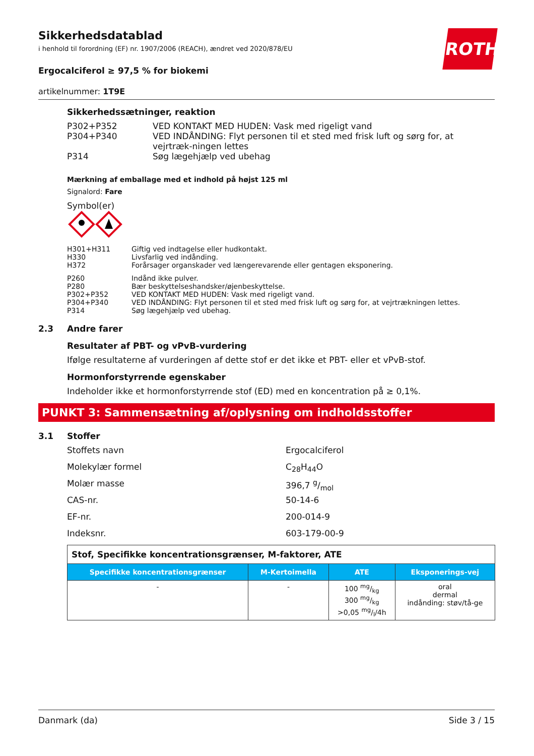ROTH
Sikkerhedsdatablad
i henhold til forordning (EF) nr. 1907/2006 (REACH), ændret ved 2020/878/EU
Ergocalciferol ≥ 97,5 % for biokemi
artikelnummer: 1T9E
Sikkerhedssætninger, reaktion
| P302+P352 | VED KONTAKT MED HUDEN: Vask med rigeligt vand |
| P304+P340 | VED INDÅNDING: Flyt personen til et sted med frisk luft og sørg for, at vejrtræk-ningen lettes |
| P314 | Søg lægehjælp ved ubehag |
Mærkning af emballage med et indhold på højst 125 ml
Signalord: Fare
Symbol(er)
| H301+H311 | Giftig ved indtagelse eller hudkontakt. |
| H330 | Livsfarlig ved indånding. |
| H372 | Forårsager organskader ved længerevarende eller gentagen eksponering. |
| P260 | Indånd ikke pulver. |
| P280 | Bær beskyttelseshandsker/øjenbeskyttelse. |
| P302+P352 | VED KONTAKT MED HUDEN: Vask med rigeligt vand. |
| P304+P340 | VED INDÅNDING: Flyt personen til et sted med frisk luft og sørg for, at vejrtrækningen lettes. |
| P314 | Søg lægehjælp ved ubehag. |
2.3 Andre farer
Resultater af PBT- og vPvB-vurdering
Ifølge resultaterne af vurderingen af dette stof er det ikke et PBT- eller et vPvB-stof.
Hormonforstyrrende egenskaber
Indeholder ikke et hormonforstyrrende stof (ED) med en koncentration på ≥ 0,1%.
PUNKT 3: Sammensætning af/oplysning om indholdsstoffer
3.1 Stoffer
| Stoffets navn | Ergocalciferol |
| Molekylær formel | C<sub>28</sub>H<sub>44</sub>O |
| Molær masse | 396,7 g/mol |
| CAS-nr. | 50-14-6 |
| EF-nr. | 200-014-9 |
| Indeksnr. | 603-179-00-9 |
| Stof, Specifikke koncentrationsgrænser, M-faktorer, ATE | | | |
| Specifikke koncentrationsgrænser | M-Kertoimella | ATE | Eksponerings-vej |
| - | - | 100 mg/kg 300 mg/kg >0,05 mg/l/4h | oral dermal indånding: støv/tå-ge |
Danmark (da) Side 3 / 15